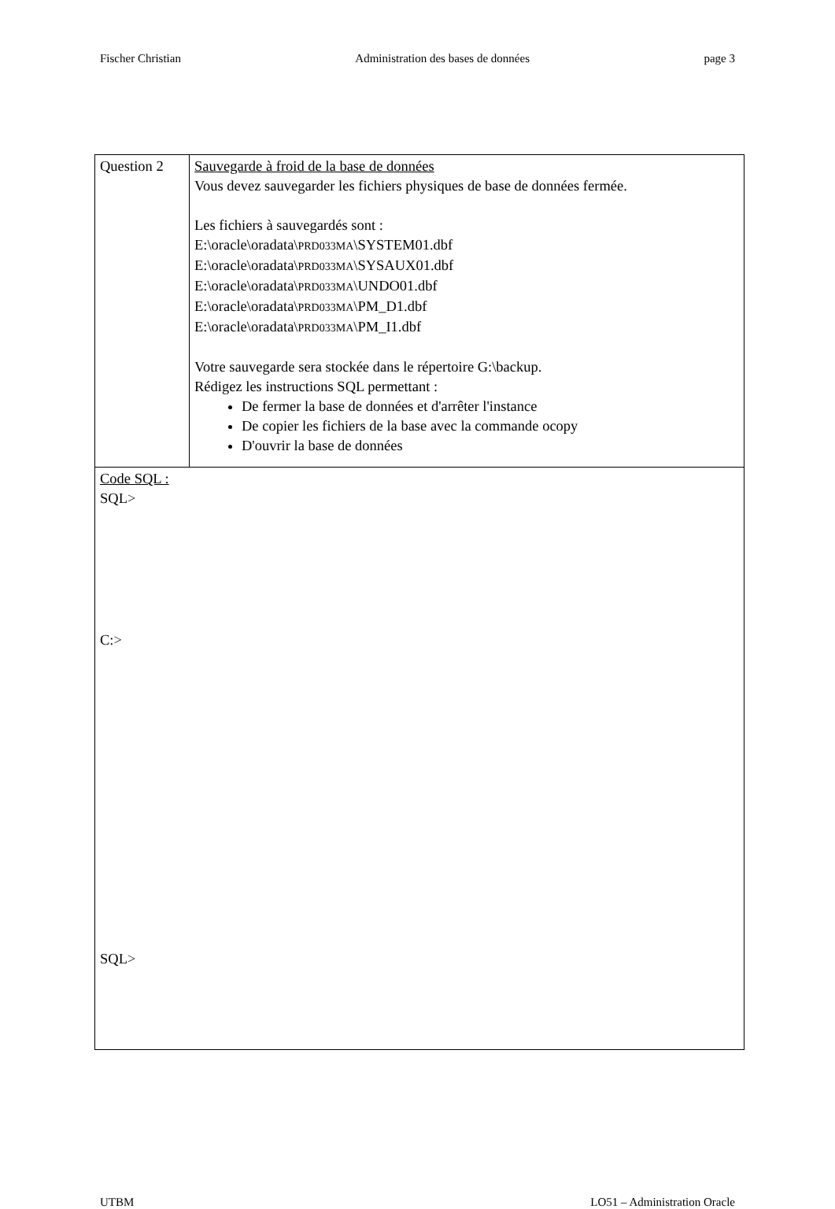Fischer Christian Administration des bases de données page 3
| Question 2 | Sauvegarde à froid de la base de données Vous devez sauvegarder les fichiers physiques de base de données fermée. Les fichiers à sauvegardés sont : E:\oracle\oradata\ PRD033MA \SYSTEM01.dbf E:\oracle\oradata\ PRD033MA \SYSAUX01.dbf E:\oracle\oradata\ PRD033MA \UNDO01.dbf E:\oracle\oradata\ PRD033MA \PM_D1.dbf E:\oracle\oradata\ PRD033MA \PM_I1.dbf Votre sauvegarde sera stockée dans le répertoire G:\backup. Rédigez les instructions SQL permettant : De fermer la base de données et d'arrêter l'instance De copier les fichiers de la base avec la commande ocopy D'ouvrir la base de données |
| Code SQL : SQL> C:> SQL> | |
UTBM LO51 – Administration Oracle